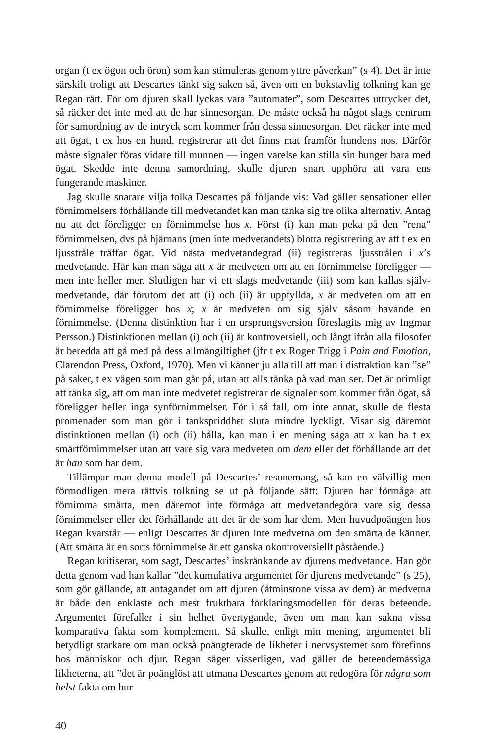organ (t ex ögon och öron) som kan stimuleras genom yttre påverkan” (s 4). Det är inte särskilt troligt att Descartes tänkt sig saken så, även om en bokstavlig tolkning kan ge Regan rätt. För om djuren skall lyckas vara ”automater”, som Descartes uttrycker det, så räcker det inte med att de har sinnesorgan. De måste också ha något slags centrum för samordning av de intryck som kommer från dessa sinnesorgan. Det räcker inte med att ögat, t ex hos en hund, registrerar att det finns mat framför hundens nos. Därför måste signaler föras vidare till munnen — ingen varelse kan stilla sin hunger bara med ögat. Skedde inte denna samordning, skulle djuren snart upphöra att vara ens fungerande maskiner.
Jag skulle snarare vilja tolka Descartes på följande vis: Vad gäller sensationer eller förnimmelsers förhållande till medvetandet kan man tänka sig tre olika alternativ. Antag nu att det föreligger en förnimmelse hos x. Först (i) kan man peka på den ”rena” förnimmelsen, dvs på hjärnans (men inte medvetandets) blotta registrering av att t ex en ljusstråle träffar ögat. Vid nästa medvetandegrad (ii) registreras ljusstrålen i x’s medvetande. Här kan man säga att x är medveten om att en förnimmelse föreligger — men inte heller mer. Slutligen har vi ett slags medvetande (iii) som kan kallas själv-medvetande, där förutom det att (i) och (ii) är uppfyllda, x är medveten om att en förnimmelse föreligger hos x; x är medveten om sig själv såsom havande en förnimmelse. (Denna distinktion har i en ursprungsversion föreslagits mig av Ingmar Persson.) Distinktionen mellan (i) och (ii) är kontroversiell, och långt ifrån alla filosofer är beredda att gå med på dess allmängiltighet (jfr t ex Roger Trigg i Pain and Emotion, Clarendon Press, Oxford, 1970). Men vi känner ju alla till att man i distraktion kan ”se” på saker, t ex vägen som man går på, utan att alls tänka på vad man ser. Det är orimligt att tänka sig, att om man inte medvetet registrerar de signaler som kommer från ögat, så föreligger heller inga synförnimmelser. För i så fall, om inte annat, skulle de flesta promenader som man gör i tankspriddhet sluta mindre lyckligt. Visar sig däremot distinktionen mellan (i) och (ii) hålla, kan man i en mening säga att x kan ha t ex smärtförnimmelser utan att vare sig vara medveten om dem eller det förhållande att det är han som har dem.
Tillämpar man denna modell på Descartes’ resonemang, så kan en välvillig men förmodligen mera rättvis tolkning se ut på följande sätt: Djuren har förmåga att förnimma smärta, men däremot inte förmåga att medvetandegöra vare sig dessa förnimmelser eller det förhållande att det är de som har dem. Men huvudpoängen hos Regan kvarstår — enligt Descartes är djuren inte medvetna om den smärta de känner. (Att smärta är en sorts förnimmelse är ett ganska okontroversiellt påstående.)
Regan kritiserar, som sagt, Descartes’ inskränkande av djurens medvetande. Han gör detta genom vad han kallar ”det kumulativa argumentet för djurens medvetande” (s 25), som gör gällande, att antagandet om att djuren (åtminstone vissa av dem) är medvetna är både den enklaste och mest fruktbara förklaringsmodellen för deras beteende. Argumentet förefaller i sin helhet övertygande, även om man kan sakna vissa komparativa fakta som komplement. Så skulle, enligt min mening, argumentet bli betydligt starkare om man också poängterade de likheter i nervsystemet som förefinns hos människor och djur. Regan säger visserligen, vad gäller de beteendemässiga likheterna, att ”det är poänglöst att utmana Descartes genom att redogöra för några som helst fakta om hur
40